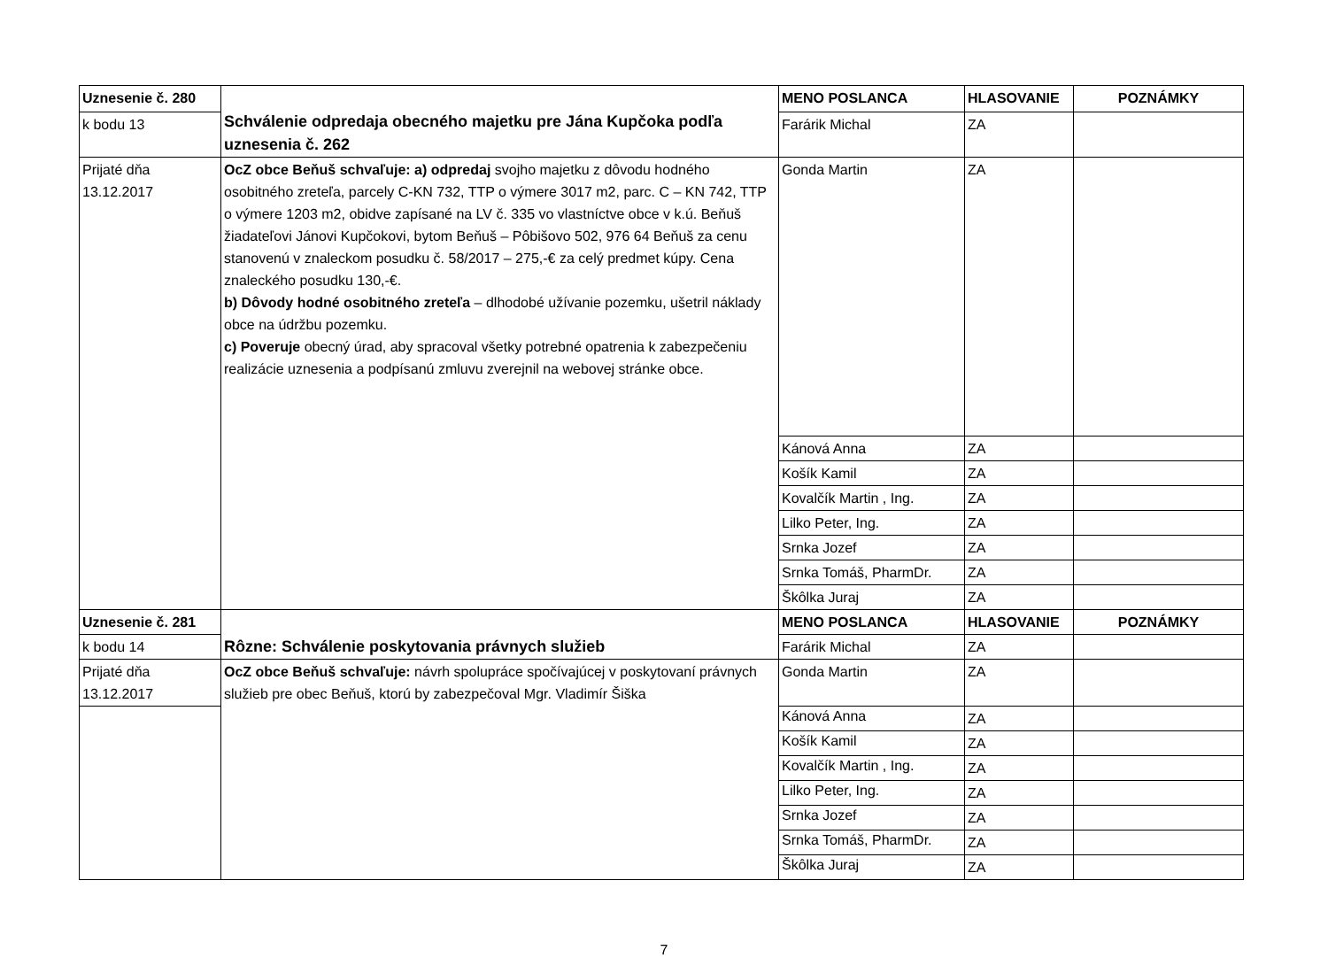| Uznesenie č. 280 | Schválenie odpredaja obecného majetku pre Jána Kupčoka podľa uznesenia č. 262 | MENO POSLANCA | HLASOVANIE | POZNÁMKY |
| k bodu 13 | | Farárik Michal | ZA | |
| Prijaté dňa 13.12.2017 | OcZ obce Beňuš schvaľuje: a) odpredaj svojho majetku z dôvodu hodného osobitného zreteľa, parcely C-KN 732, TTP o výmere 3017 m2, parc. C – KN 742, TTP o výmere 1203 m2, obidve zapísané na LV č. 335 vo vlastníctve obce v k.ú. Beňuš žiadateľovi Jánovi Kupčokovi, bytom Beňuš – Pôbišovo 502, 976 64 Beňuš za cenu stanovenú v znaleckom posudku č. 58/2017 – 275,-€ za celý predmet kúpy. Cena znaleckého posudku 130,-€. b) Dôvody hodné osobitného zreteľa – dlhodobé užívanie pozemku, ušetril náklady obce na údržbu pozemku. c) Poveruje obecný úrad, aby spracoval všetky potrebné opatrenia k zabezpečeniu realizácie uznesenia a podpísanú zmluvu zverejnil na webovej stránke obce. | Gonda Martin | ZA | |
| | | Kánová Anna | ZA | |
| | | Košík Kamil | ZA | |
| | | Kovalčík Martin , Ing. | ZA | |
| | | Lilko Peter, Ing. | ZA | |
| | | Srnka Jozef | ZA | |
| | | Srnka Tomáš, PharmDr. | ZA | |
| | | Škôlka Juraj | ZA | |
| Uznesenie č. 281 | Rôzne: Schválenie poskytovania právnych služieb | MENO POSLANCA | HLASOVANIE | POZNÁMKY |
| k bodu 14 | | Farárik Michal | ZA | |
| Prijaté dňa 13.12.2017 | OcZ obce Beňuš schvaľuje: návrh spolupráce spočívajúcej v poskytovaní právnych služieb pre obec Beňuš, ktorú by zabezpečoval Mgr. Vladimír Šiška | Gonda Martin | ZA | |
| | | Kánová Anna | ZA | |
| | | Košík Kamil | ZA | |
| | | Kovalčík Martin , Ing. | ZA | |
| | | Lilko Peter, Ing. | ZA | |
| | | Srnka Jozef | ZA | |
| | | Srnka Tomáš, PharmDr. | ZA | |
| | | Škôlka Juraj | ZA | |
7